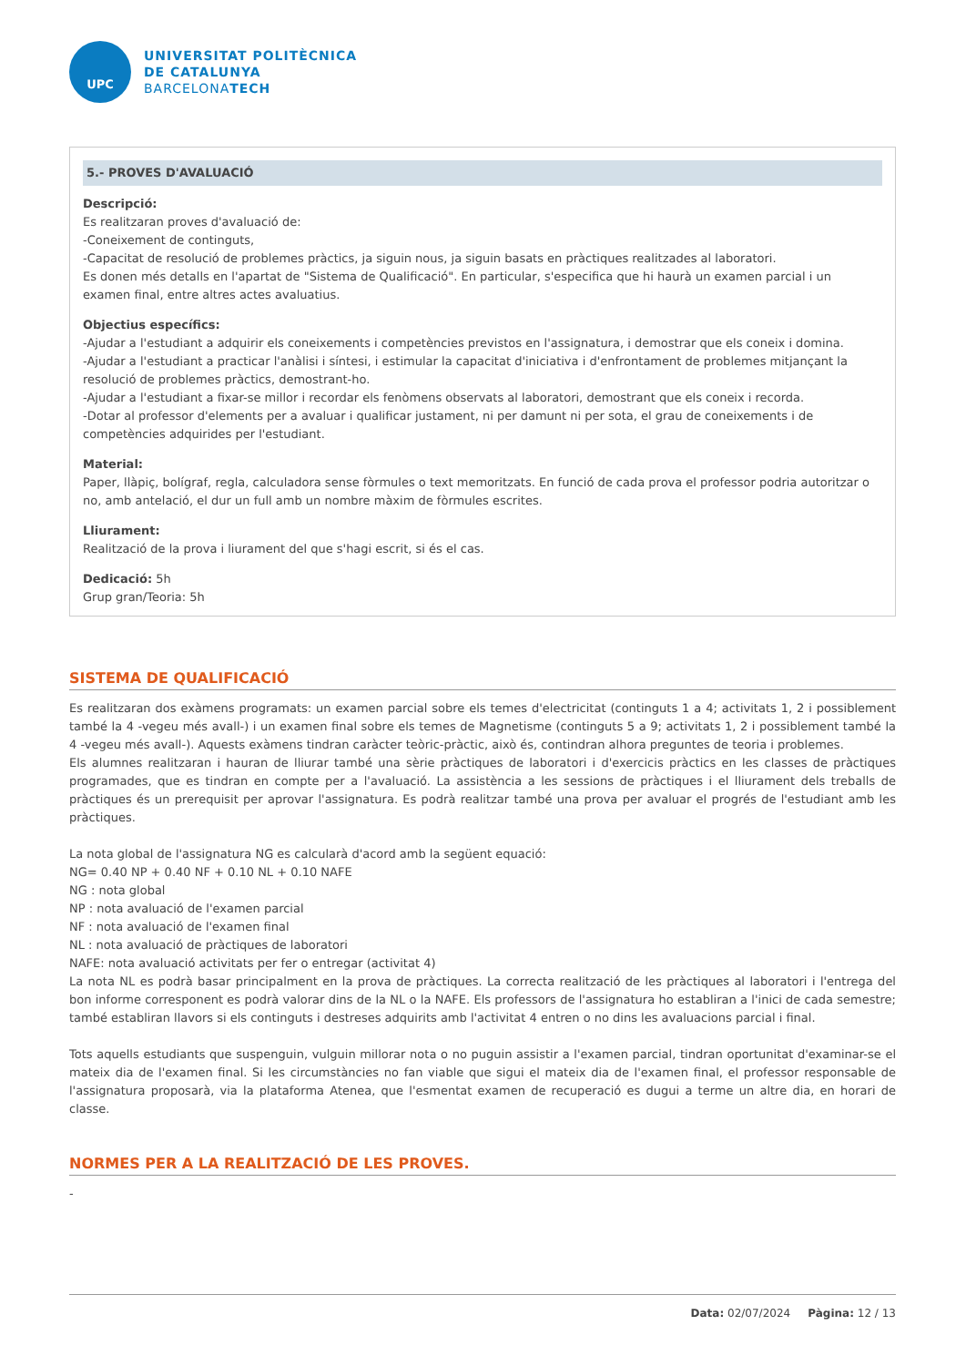UPC
UNIVERSITAT POLITÈCNICA
DE CATALUNYA
BARCELONATECH
5.- PROVES D'AVALUACIÓ
Descripció:
Es realitzaran proves d'avaluació de:
-Coneixement de continguts,
-Capacitat de resolució de problemes pràctics, ja siguin nous, ja siguin basats en pràctiques realitzades al laboratori.
Es donen més detalls en l'apartat de "Sistema de Qualificació". En particular, s'especifica que hi haurà un examen parcial i un examen final, entre altres actes avaluatius.
Objectius específics:
-Ajudar a l'estudiant a adquirir els coneixements i competències previstos en l'assignatura, i demostrar que els coneix i domina.
-Ajudar a l'estudiant a practicar l'anàlisi i síntesi, i estimular la capacitat d'iniciativa i d'enfrontament de problemes mitjançant la resolució de problemes pràctics, demostrant-ho.
-Ajudar a l'estudiant a fixar-se millor i recordar els fenòmens observats al laboratori, demostrant que els coneix i recorda.
-Dotar al professor d'elements per a avaluar i qualificar justament, ni per damunt ni per sota, el grau de coneixements i de competències adquirides per l'estudiant.
Material:
Paper, llàpiç, bolígraf, regla, calculadora sense fòrmules o text memoritzats. En funció de cada prova el professor podria autoritzar o no, amb antelació, el dur un full amb un nombre màxim de fòrmules escrites.
Lliurament:
Realització de la prova i liurament del que s'hagi escrit, si és el cas.
Dedicació: 5h
Grup gran/Teoria: 5h
SISTEMA DE QUALIFICACIÓ
Es realitzaran dos exàmens programats: un examen parcial sobre els temes d'electricitat (continguts 1 a 4; activitats 1, 2 i possiblement també la 4 -vegeu més avall-) i un examen final sobre els temes de Magnetisme (continguts 5 a 9; activitats 1, 2 i possiblement també la 4 -vegeu més avall-). Aquests exàmens tindran caràcter teòric-pràctic, això és, contindran alhora preguntes de teoria i problemes.
Els alumnes realitzaran i hauran de lliurar també una sèrie pràctiques de laboratori i d'exercicis pràctics en les classes de pràctiques programades, que es tindran en compte per a l'avaluació. La assistència a les sessions de pràctiques i el lliurament dels treballs de pràctiques és un prerequisit per aprovar l'assignatura. Es podrà realitzar també una prova per avaluar el progrés de l'estudiant amb les pràctiques.
La nota global de l'assignatura NG es calcularà d'acord amb la següent equació:
NG= 0.40 NP + 0.40 NF + 0.10 NL + 0.10 NAFE
NG : nota global
NP : nota avaluació de l'examen parcial
NF : nota avaluació de l'examen final
NL : nota avaluació de pràctiques de laboratori
NAFE: nota avaluació activitats per fer o entregar (activitat 4)
La nota NL es podrà basar principalment en la prova de pràctiques. La correcta realització de les pràctiques al laboratori i l'entrega del bon informe corresponent es podrà valorar dins de la NL o la NAFE. Els professors de l'assignatura ho establiran a l'inici de cada semestre; també establiran llavors si els continguts i destreses adquirits amb l'activitat 4 entren o no dins les avaluacions parcial i final.
Tots aquells estudiants que suspenguin, vulguin millorar nota o no puguin assistir a l'examen parcial, tindran oportunitat d'examinar-se el mateix dia de l'examen final. Si les circumstàncies no fan viable que sigui el mateix dia de l'examen final, el professor responsable de l'assignatura proposarà, via la plataforma Atenea, que l'esmentat examen de recuperació es dugui a terme un altre dia, en horari de classe.
NORMES PER A LA REALITZACIÓ DE LES PROVES.
-
Data: 02/07/2024 Pàgina: 12 / 13